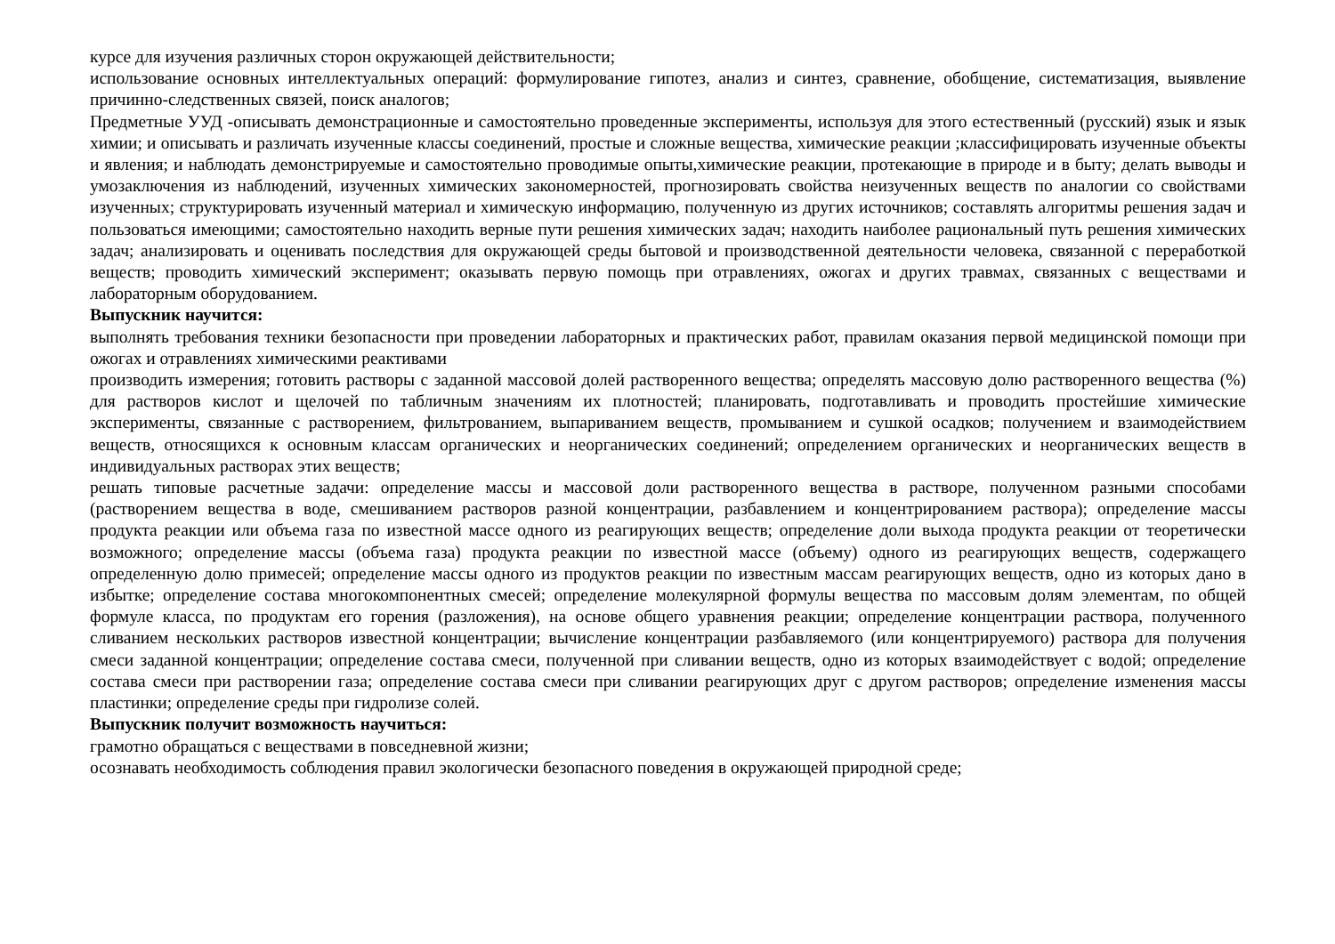курсе для изучения различных сторон окружающей действительности;
использование основных интеллектуальных операций: формулирование гипотез, анализ и синтез, сравнение, обобщение, систематизация, выявление причинно-следственных связей, поиск аналогов;
Предметные УУД -описывать демонстрационные и самостоятельно проведенные эксперименты, используя для этого естественный (русский) язык и язык химии; и описывать и различать изученные классы соединений, простые и сложные вещества, химические реакции ;классифицировать изученные объекты и явления; и наблюдать демонстрируемые и самостоятельно проводимые опыты,химические реакции, протекающие в природе и в быту; делать выводы и умозаключения из наблюдений, изученных химических закономерностей, прогнозировать свойства неизученных веществ по аналогии со свойствами изученных; структурировать изученный материал и химическую информацию, полученную из других источников; составлять алгоритмы решения задач и пользоваться имеющими; самостоятельно находить верные пути решения химических задач; находить наиболее рациональный путь решения химических задач; анализировать и оценивать последствия для окружающей среды бытовой и производственной деятельности человека, связанной с переработкой веществ; проводить химический эксперимент; оказывать первую помощь при отравлениях, ожогах и других травмах, связанных с веществами и лабораторным оборудованием.
Выпускник научится:
выполнять требования техники безопасности при проведении лабораторных и практических работ, правилам оказания первой медицинской помощи при ожогах и отравлениях химическими реактивами
производить измерения; готовить растворы с заданной массовой долей растворенного вещества; определять массовую долю растворенного вещества (%) для растворов кислот и щелочей по табличным значениям их плотностей; планировать, подготавливать и проводить простейшие химические эксперименты, связанные с растворением, фильтрованием, выпариванием веществ, промыванием и сушкой осадков; получением и взаимодействием веществ, относящихся к основным классам органических и неорганических соединений; определением органических и неорганических веществ в индивидуальных растворах этих веществ;
решать типовые расчетные задачи: определение массы и массовой доли растворенного вещества в растворе, полученном разными способами (растворением вещества в воде, смешиванием растворов разной концентрации, разбавлением и концентрированием раствора); определение массы продукта реакции или объема газа по известной массе одного из реагирующих веществ; определение доли выхода продукта реакции от теоретически возможного; определение массы (объема газа) продукта реакции по известной массе (объему) одного из реагирующих веществ, содержащего определенную долю примесей; определение массы одного из продуктов реакции по известным массам реагирующих веществ, одно из которых дано в избытке; определение состава многокомпонентных смесей; определение молекулярной формулы вещества по массовым долям элементам, по общей формуле класса, по продуктам его горения (разложения), на основе общего уравнения реакции; определение концентрации раствора, полученного сливанием нескольких растворов известной концентрации; вычисление концентрации разбавляемого (или концентрируемого) раствора для получения смеси заданной концентрации; определение состава смеси, полученной при сливании веществ, одно из которых взаимодействует с водой; определение состава смеси при растворении газа; определение состава смеси при сливании реагирующих друг с другом растворов; определение изменения массы пластинки; определение среды при гидролизе солей.
Выпускник получит возможность научиться:
грамотно обращаться с веществами в повседневной жизни;
осознавать необходимость соблюдения правил экологически безопасного поведения в окружающей природной среде;